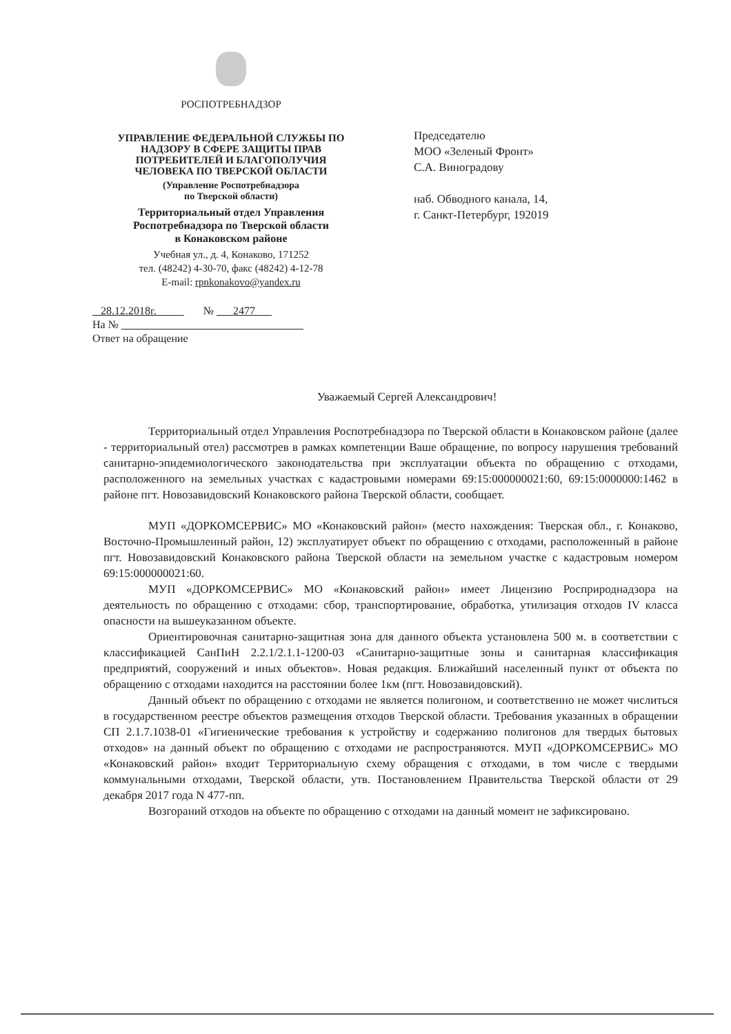РОСПОТРЕБНАДЗОР
УПРАВЛЕНИЕ ФЕДЕРАЛЬНОЙ СЛУЖБЫ ПО
НАДЗОРУ В СФЕРЕ ЗАЩИТЫ ПРАВ
ПОТРЕБИТЕЛЕЙ И БЛАГОПОЛУЧИЯ
ЧЕЛОВЕКА ПО ТВЕРСКОЙ ОБЛАСТИ
(Управление Роспотребнадзора
по Тверской области)
Территориальный отдел Управления
Роспотребнадзора по Тверской области
в Конаковском районе
Учебная ул., д. 4, Конаково, 171252
тел. (48242) 4-30-70, факс (48242) 4-12-78
E-mail: rpnkonakovo@yandex.ru
Председателю
МОО «Зеленый Фронт»
С.А. Виноградову
наб. Обводного канала, 14,
г. Санкт-Петербург, 192019
28.12.2018г. № 2477
На №
Ответ на обращение
Уважаемый Сергей Александрович!
Территориальный отдел Управления Роспотребнадзора по Тверской области в Конаковском районе (далее - территориальный отел) рассмотрев в рамках компетенции Ваше обращение, по вопросу нарушения требований санитарно-эпидемиологического законодательства при эксплуатации объекта по обращению с отходами, расположенного на земельных участках с кадастровыми номерами 69:15:000000021:60, 69:15:0000000:1462 в районе пгт. Новозавидовский Конаковского района Тверской области, сообщает.
МУП «ДОРКОМСЕРВИС» МО «Конаковский район» (место нахождения: Тверская обл., г. Конаково, Восточно-Промышленный район, 12) эксплуатирует объект по обращению с отходами, расположенный в районе пгт. Новозавидовский Конаковского района Тверской области на земельном участке с кадастровым номером 69:15:000000021:60.
МУП «ДОРКОМСЕРВИС» МО «Конаковский район» имеет Лицензию Росприроднадзора на деятельность по обращению с отходами: сбор, транспортирование, обработка, утилизация отходов IV класса опасности на вышеуказанном объекте.
Ориентировочная санитарно-защитная зона для данного объекта установлена 500 м. в соответствии с классификацией СанПиН 2.2.1/2.1.1-1200-03 «Санитарно-защитные зоны и санитарная классификация предприятий, сооружений и иных объектов». Новая редакция. Ближайший населенный пункт от объекта по обращению с отходами находится на расстоянии более 1км (пгт. Новозавидовский).
Данный объект по обращению с отходами не является полигоном, и соответственно не может числиться в государственном реестре объектов размещения отходов Тверской области. Требования указанных в обращении СП 2.1.7.1038-01 «Гигиенические требования к устройству и содержанию полигонов для твердых бытовых отходов» на данный объект по обращению с отходами не распространяются. МУП «ДОРКОМСЕРВИС» МО «Конаковский район» входит Территориальную схему обращения с отходами, в том числе с твердыми коммунальными отходами, Тверской области, утв. Постановлением Правительства Тверской области от 29 декабря 2017 года N 477-пп.
Возгораний отходов на объекте по обращению с отходами на данный момент не зафиксировано.